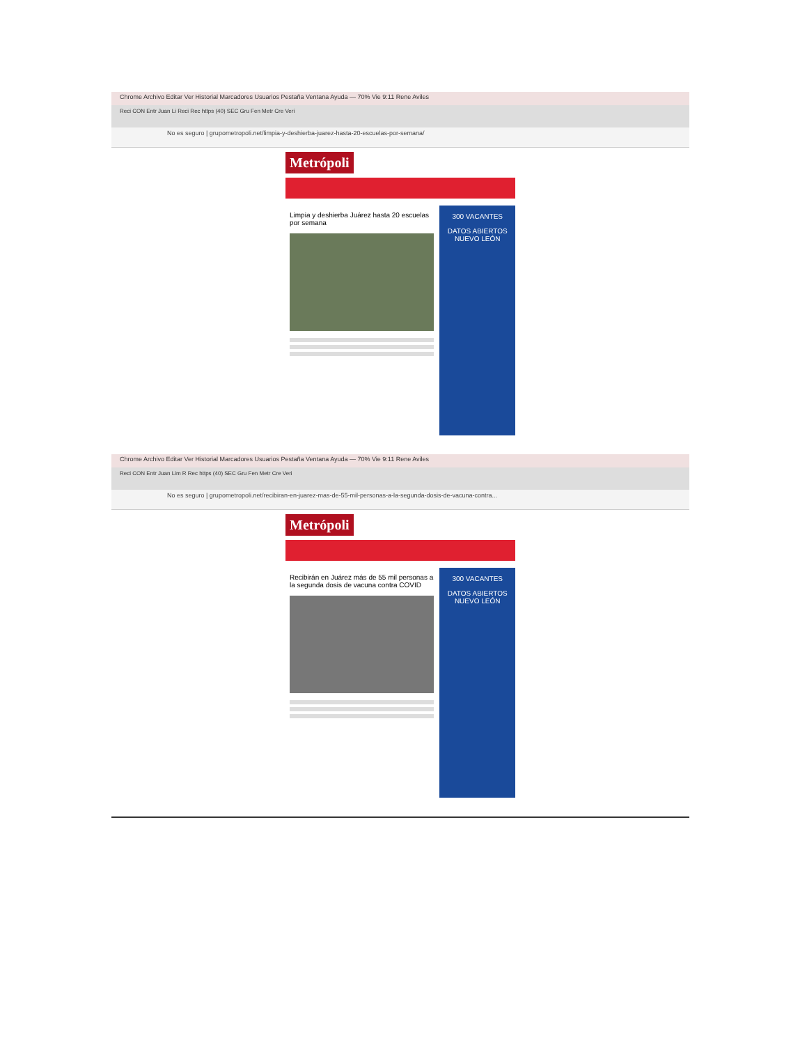Chrome Archivo Editar Ver Historial Marcadores Usuarios Pestaña Ventana Ayuda — 70% Vie 9:11 Rene Aviles
Reci CON Entr Juan Li Reci Rec https (40) SEC Gru Fen Metr Cre Veri
No es seguro | grupometropoli.net/limpia-y-deshierba-juarez-hasta-20-escuelas-por-semana/
Metrópoli
Limpia y deshierba Juárez hasta 20 escuelas por semana
300 VACANTES
DATOS ABIERTOS NUEVO LEÓN
Chrome Archivo Editar Ver Historial Marcadores Usuarios Pestaña Ventana Ayuda — 70% Vie 9:11 Rene Aviles
Reci CON Entr Juan Lim R Rec https (40) SEC Gru Fen Metr Cre Veri
No es seguro | grupometropoli.net/recibiran-en-juarez-mas-de-55-mil-personas-a-la-segunda-dosis-de-vacuna-contra...
Metrópoli
Recibirán en Juárez más de 55 mil personas a la segunda dosis de vacuna contra COVID
300 VACANTES
DATOS ABIERTOS NUEVO LEÓN